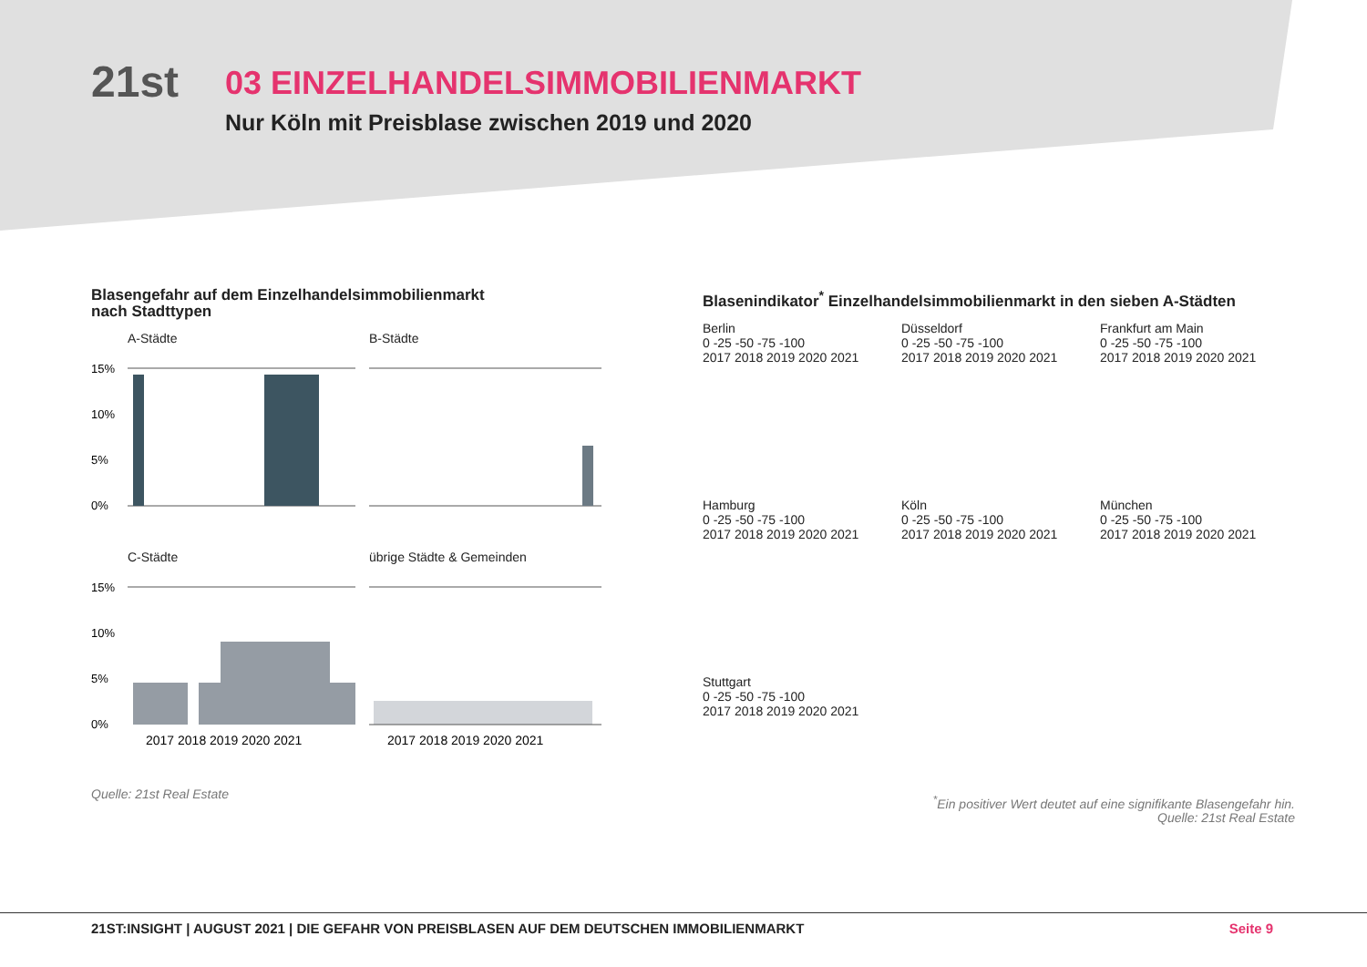21st
03 EINZELHANDELSIMMOBILIENMARKT
Nur Köln mit Preisblase zwischen 2019 und 2020
Blasengefahr auf dem Einzelhandelsimmobilienmarkt
nach Stadttypen
A-Städte
15%
10%
5%
0%
B-Städte
C-Städte
15%
10%
5%
0%
2017 2018 2019 2020 2021
übrige Städte & Gemeinden
2017 2018 2019 2020 2021
Quelle: 21st Real Estate
Blasenindikator<sup>*</sup> Einzelhandelsimmobilienmarkt in den sieben A-Städten
Berlin
0 -25 -50 -75 -100
2017 2018 2019 2020 2021
Düsseldorf
0 -25 -50 -75 -100
2017 2018 2019 2020 2021
Frankfurt am Main
0 -25 -50 -75 -100
2017 2018 2019 2020 2021
Hamburg
0 -25 -50 -75 -100
2017 2018 2019 2020 2021
Köln
0 -25 -50 -75 -100
2017 2018 2019 2020 2021
München
0 -25 -50 -75 -100
2017 2018 2019 2020 2021
Stuttgart
0 -25 -50 -75 -100
2017 2018 2019 2020 2021
<sup>*</sup> Ein positiver Wert deutet auf eine signifikante Blasengefahr hin.
Quelle: 21st Real Estate
21ST:INSIGHT | AUGUST 2021 | DIE GEFAHR VON PREISBLASEN AUF DEM DEUTSCHEN IMMOBILIENMARKT Seite 9